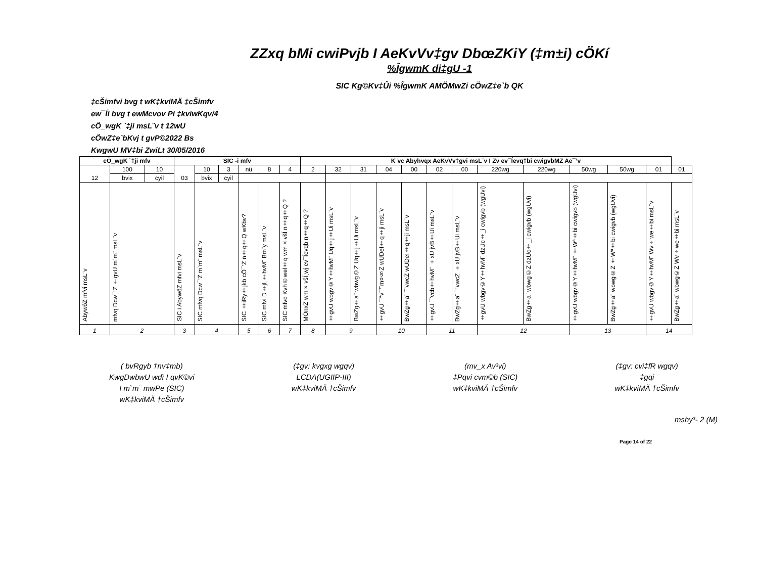ZZxq bMi cwiPvjb I AeKvVv‡gv DbœZKiY (‡m±i) cÖKí
%ÎgwmK di‡gU -1
SIC Kg©Kv‡Ûi %ÎgwmK AMÖMwZi cÖwZ‡e`b QK
‡cŠimfvi bvg t wK‡kviMÄ ‡cŠimfv
ew¯Íi bvg t ewMcvov Pi ‡kviwKqv/4
cÖ_wgK `‡ji msL¨v t 12wU
cÖwZ‡e`bKvj t gvP©2022 Bs
KwgwU MV‡bi ZwiLt 30/05/2016
| cÖ_wgK `‡ji mfv | | | SIC -i mfv | | | | | | K¨vc Abyhvqx AeKvVv‡gvi msL¨v I Zv ev¯Íevq‡bi cwigvbMZ Ae¯’v | | | | | | | | | | | | |
| --- | --- | --- | --- | --- | --- | --- | --- | --- | --- | --- | --- | --- | --- | --- | --- | --- | --- | --- | --- | --- | --- |
| 12 | 100 | 10 | 03 | 10 | 3 | nü | 8 | 4 | 2 | 32 | 31 | 04 | 00 | 02 | 00 | 220wg | 220wg | 50wg | 50wg | 01 | 01 |
| | bvix | cyil | | bvix | cyil | | | | | | | | | | | | | | | | |
| AbywôZ mfvi msL¨v | mfvq Dcw¯’Z †gvU m`m¨ msL¨v | | SIC i AbywôZ mfvi msL¨v | SIC mfvq Dcw¯’Z m`m¨ msL¨v | | SIC ‡iRy‡jkb cÖ¯‘Z n‡q‡Q wKbv? | SIC mfvi D‡j­L‡hvM¨ Bm¨y msL¨v | SIC mfvq Kvh©wel‡q wm×všÍ n‡q‡Q ? | MÖnxZ wm×všÍ¸wj ev¯Íevqb n‡q‡Q ? | ‡gvU wbgv©Y‡hvM¨ Uq‡j‡Ui msL¨v | BwZg‡a¨ wbwg©Z Uq‡j‡Ui msL¨v | ‡gvU ¯^v¯’¨m¤§Z wUDeI‡q‡ji msL¨v | BwZg‡a¨ ¯’vwcZ wUDeI‡q‡ji msL¨v | ‡gvU ¯’vcb‡hvM¨ ÷xU jvB‡Ui msL¨v | BwZg‡a¨ ¯’vwcZ ÷xU jvB‡Ui msL¨v | ‡gvU wbgv©Y‡hvM¨ dzUc‡_i cwigvb (wgUvi) | BwZg‡a¨ wbwg©Z dzUc‡_i cwigvb (wgUvi) | ‡gvU wbgv©Y‡hvM¨ †Wª‡bi cwigvb (wgUvi) | BwZg‡a¨ wbwg©Z †Wª‡bi cwigvb (wgUvi) | ‡gvU wbgv©Y‡hvM¨ Wv÷we‡bi msL¨v | BwZg‡a¨ wbwg©Z Wv÷we‡bi msL¨v |
| 1 | 2 | | 3 | 4 | | 5 | 6 | 7 | 8 | 9 | | 10 | | 11 | | 12 | | 13 | | 14 | |
( bvRgyb †nv‡mb)
KwgDwbwU wdì I qvK©vi
I m`m¨ mwPe (SIC)
wK‡kviMÄ †cŠimfv
(‡gv: kvgxg wgqv)
LCDA(UGIIP-III)
wK‡kviMÄ †cŠimfv
(mv_x Av³vi)
‡Pqvi cvm©b (SIC)
wK‡kviMÄ †cŠimfv
(‡gv: cvi‡fR wgqv)
‡gqi
wK‡kviMÄ †cŠimfv
mshy³- 2 (M)
Page 14 of 22